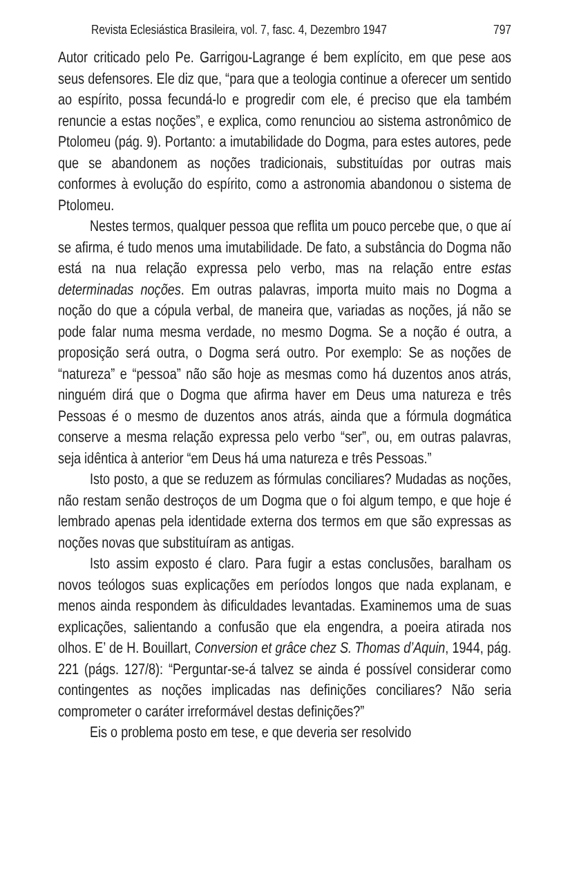Revista Eclesiástica Brasileira, vol. 7, fasc. 4, Dezembro 1947 797
Autor criticado pelo Pe. Garrigou-Lagrange é bem explícito, em que pese aos seus defensores. Ele diz que, “para que a teologia continue a oferecer um sentido ao espírito, possa fecundá-lo e progredir com ele, é preciso que ela também renuncie a estas noções”, e explica, como renunciou ao sistema astronômico de Ptolomeu (pág. 9). Portanto: a imutabilidade do Dogma, para estes autores, pede que se abandonem as noções tradicionais, substituídas por outras mais conformes à evolução do espírito, como a astronomia abandonou o sistema de Ptolomeu.
Nestes termos, qualquer pessoa que reflita um pouco percebe que, o que aí se afirma, é tudo menos uma imutabilidade. De fato, a substância do Dogma não está na nua relação expressa pelo verbo, mas na relação entre estas determinadas noções. Em outras palavras, importa muito mais no Dogma a noção do que a cópula verbal, de maneira que, variadas as noções, já não se pode falar numa mesma verdade, no mesmo Dogma. Se a noção é outra, a proposição será outra, o Dogma será outro. Por exemplo: Se as noções de “natureza” e “pessoa” não são hoje as mesmas como há duzentos anos atrás, ninguém dirá que o Dogma que afirma haver em Deus uma natureza e três Pessoas é o mesmo de duzentos anos atrás, ainda que a fórmula dogmática conserve a mesma relação expressa pelo verbo “ser”, ou, em outras palavras, seja idêntica à anterior “em Deus há uma natureza e três Pessoas.”
Isto posto, a que se reduzem as fórmulas conciliares? Mudadas as noções, não restam senão destroços de um Dogma que o foi algum tempo, e que hoje é lembrado apenas pela identidade externa dos termos em que são expressas as noções novas que substituíram as antigas.
Isto assim exposto é claro. Para fugir a estas conclusões, baralham os novos teólogos suas explicações em períodos longos que nada explanam, e menos ainda respondem às dificuldades levantadas. Examinemos uma de suas explicações, salientando a confusão que ela engendra, a poeira atirada nos olhos. E’ de H. Bouillart, Conversion et grâce chez S. Thomas d’Aquin, 1944, pág. 221 (págs. 127/8): “Perguntar-se-á talvez se ainda é possível considerar como contingentes as noções implicadas nas definições conciliares? Não seria comprometer o caráter irreformável destas definições?”
Eis o problema posto em tese, e que deveria ser resolvido